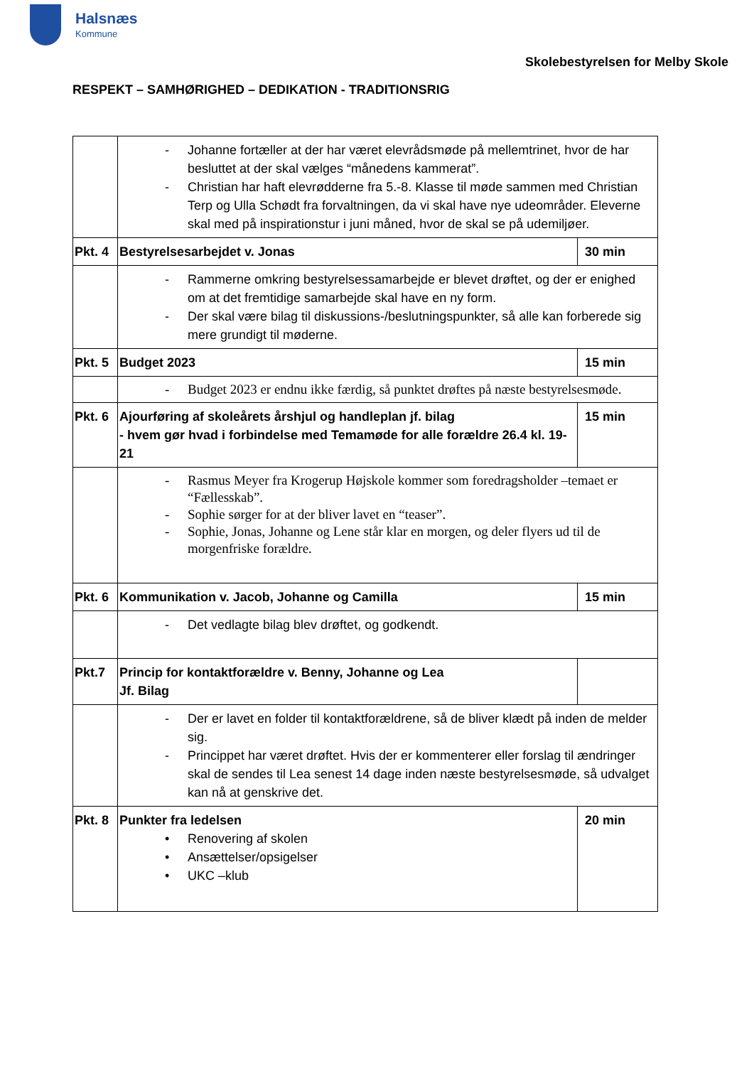Halsnæs
Kommune
Skolebestyrelsen for Melby Skole
RESPEKT – SAMHØRIGHED – DEDIKATION - TRADITIONSRIG
| | - Johanne fortæller at der har været elevrådsmøde på mellemtrinet, hvor de har besluttet at der skal vælges “månedens kammerat”. - Christian har haft elevrødderne fra 5.-8. Klasse til møde sammen med Christian Terp og Ulla Schødt fra forvaltningen, da vi skal have nye udeområder. Eleverne skal med på inspirationstur i juni måned, hvor de skal se på udemiljøer. | |
| Pkt. 4 | Bestyrelsesarbejdet v. Jonas | 30 min |
| | - Rammerne omkring bestyrelsessamarbejde er blevet drøftet, og der er enighed om at det fremtidige samarbejde skal have en ny form. - Der skal være bilag til diskussions-/beslutningspunkter, så alle kan forberede sig mere grundigt til møderne. | |
| Pkt. 5 | Budget 2023 | 15 min |
| | - Budget 2023 er endnu ikke færdig, så punktet drøftes på næste bestyrelsesmøde. | |
| Pkt. 6 | Ajourføring af skoleårets årshjul og handleplan jf. bilag - hvem gør hvad i forbindelse med Temamøde for alle forældre 26.4 kl. 19-21 | 15 min |
| | - Rasmus Meyer fra Krogerup Højskole kommer som foredragsholder –temaet er “Fællesskab”. - Sophie sørger for at der bliver lavet en “teaser”. - Sophie, Jonas, Johanne og Lene står klar en morgen, og deler flyers ud til de morgenfriske forældre. | |
| Pkt. 6 | Kommunikation v. Jacob, Johanne og Camilla | 15 min |
| | - Det vedlagte bilag blev drøftet, og godkendt. | |
| Pkt.7 | Princip for kontaktforældre v. Benny, Johanne og Lea Jf. Bilag | |
| | - Der er lavet en folder til kontaktforældrene, så de bliver klædt på inden de melder sig. - Princippet har været drøftet. Hvis der er kommenterer eller forslag til ændringer skal de sendes til Lea senest 14 dage inden næste bestyrelsesmøde, så udvalget kan nå at genskrive det. | |
| Pkt. 8 | Punkter fra ledelsen • Renovering af skolen • Ansættelser/opsigelser • UKC –klub | 20 min |